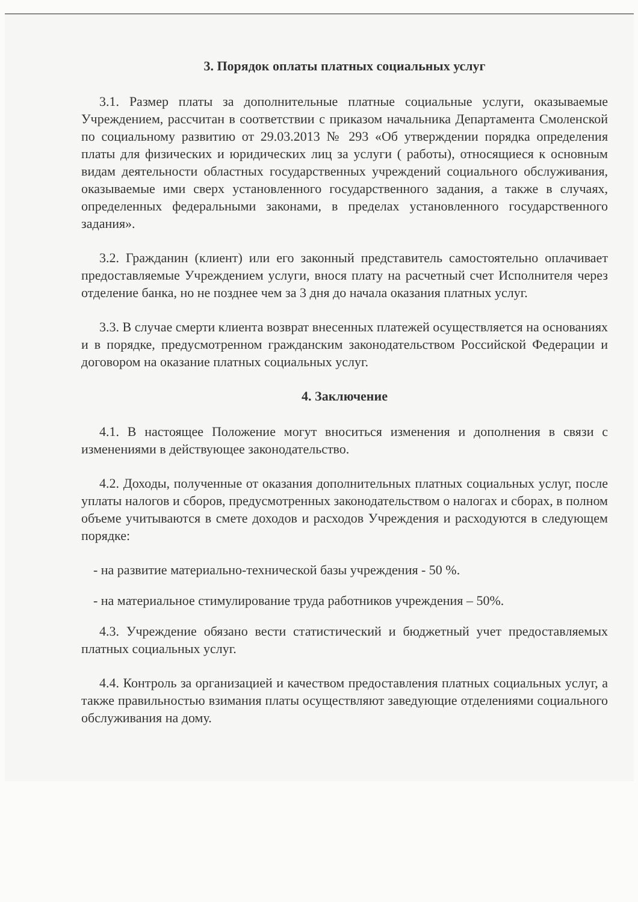3. Порядок оплаты платных социальных услуг
3.1. Размер платы за дополнительные платные социальные услуги, оказываемые Учреждением, рассчитан в соответствии с приказом начальника Департамента Смоленской по социальному развитию от 29.03.2013 № 293 «Об утверждении порядка определения платы для физических и юридических лиц за услуги ( работы), относящиеся к основным видам деятельности областных государственных учреждений социального обслуживания, оказываемые ими сверх установленного государственного задания, а также в случаях, определенных федеральными законами, в пределах установленного государственного задания».
3.2. Гражданин (клиент) или его законный представитель самостоятельно оплачивает предоставляемые Учреждением услуги, внося плату на расчетный счет Исполнителя через отделение банка, но не позднее чем за 3 дня до начала оказания платных услуг.
3.3. В случае смерти клиента возврат внесенных платежей осуществляется на основаниях и в порядке, предусмотренном гражданским законодательством Российской Федерации и договором на оказание платных социальных услуг.
4. Заключение
4.1. В настоящее Положение могут вноситься изменения и дополнения в связи с изменениями в действующее законодательство.
4.2. Доходы, полученные от оказания дополнительных платных социальных услуг, после уплаты налогов и сборов, предусмотренных законодательством о налогах и сборах, в полном объеме учитываются в смете доходов и расходов Учреждения и расходуются в следующем порядке:
- на развитие материально-технической базы учреждения - 50 %.
- на материальное стимулирование труда работников учреждения – 50%.
4.3. Учреждение обязано вести статистический и бюджетный учет предоставляемых платных социальных услуг.
4.4. Контроль за организацией и качеством предоставления платных социальных услуг, а также правильностью взимания платы осуществляют заведующие отделениями социального обслуживания на дому.